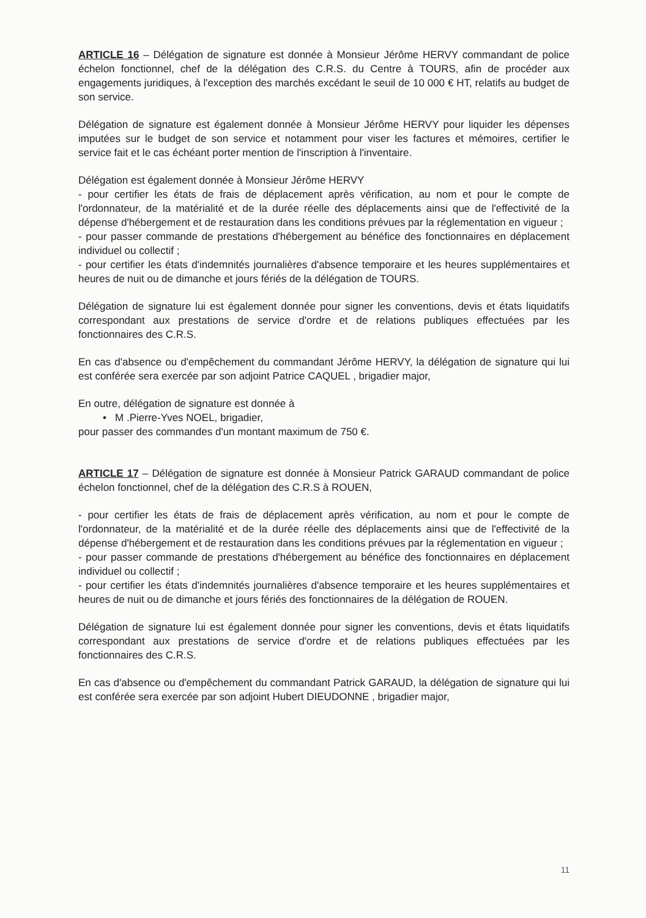ARTICLE 16 – Délégation de signature est donnée à Monsieur Jérôme HERVY commandant de police échelon fonctionnel, chef de la délégation des C.R.S. du Centre à TOURS, afin de procéder aux engagements juridiques, à l'exception des marchés excédant le seuil de 10 000 € HT, relatifs au budget de son service.
Délégation de signature est également donnée à Monsieur Jérôme HERVY pour liquider les dépenses imputées sur le budget de son service et notamment pour viser les factures et mémoires, certifier le service fait et le cas échéant porter mention de l'inscription à l'inventaire.
Délégation est également donnée à Monsieur Jérôme HERVY
- pour certifier les états de frais de déplacement après vérification, au nom et pour le compte de l'ordonnateur, de la matérialité et de la durée réelle des déplacements ainsi que de l'effectivité de la dépense d'hébergement et de restauration dans les conditions prévues par la réglementation en vigueur ;
- pour passer commande de prestations d'hébergement au bénéfice des fonctionnaires en déplacement individuel ou collectif ;
- pour certifier les états d'indemnités journalières d'absence temporaire et les heures supplémentaires et heures de nuit ou de dimanche et jours fériés de la délégation de TOURS.
Délégation de signature lui est également donnée pour signer les conventions, devis et états liquidatifs correspondant aux prestations de service d'ordre et de relations publiques effectuées par les fonctionnaires des C.R.S.
En cas d'absence ou d'empêchement du commandant Jérôme HERVY, la délégation de signature qui lui est conférée sera exercée par son adjoint Patrice CAQUEL , brigadier major,
En outre, délégation de signature est donnée à
• M .Pierre-Yves NOEL, brigadier,
pour passer des commandes d'un montant maximum de 750 €.
ARTICLE 17 – Délégation de signature est donnée à Monsieur Patrick GARAUD commandant de police échelon fonctionnel, chef de la délégation des C.R.S à ROUEN,
- pour certifier les états de frais de déplacement après vérification, au nom et pour le compte de l'ordonnateur, de la matérialité et de la durée réelle des déplacements ainsi que de l'effectivité de la dépense d'hébergement et de restauration dans les conditions prévues par la réglementation en vigueur ;
- pour passer commande de prestations d'hébergement au bénéfice des fonctionnaires en déplacement individuel ou collectif ;
- pour certifier les états d'indemnités journalières d'absence temporaire et les heures supplémentaires et heures de nuit ou de dimanche et jours fériés des fonctionnaires de la délégation de ROUEN.
Délégation de signature lui est également donnée pour signer les conventions, devis et états liquidatifs correspondant aux prestations de service d'ordre et de relations publiques effectuées par les fonctionnaires des C.R.S.
En cas d'absence ou d'empêchement du commandant Patrick GARAUD, la délégation de signature qui lui est conférée sera exercée par son adjoint Hubert DIEUDONNE , brigadier major,
11